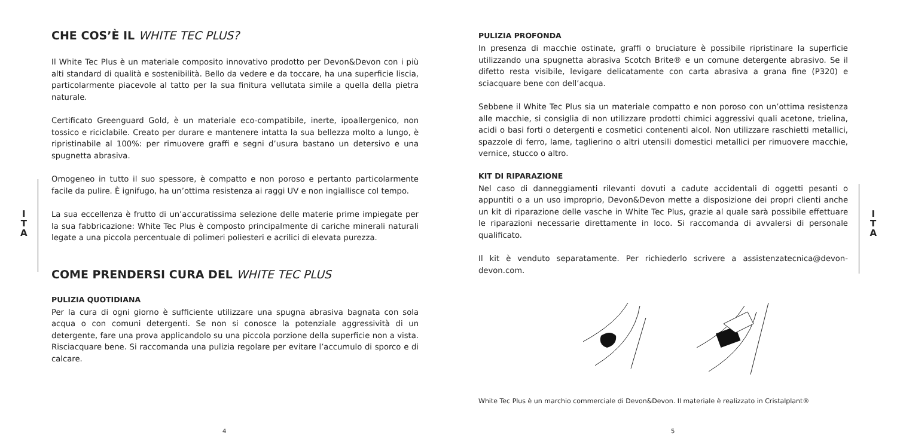I
T
A
CHE COS’È IL WHITE TEC PLUS?
Il White Tec Plus è un materiale composito innovativo prodotto per Devon&Devon con i più alti standard di qualità e sostenibilità. Bello da vedere e da toccare, ha una superficie liscia, particolarmente piacevole al tatto per la sua finitura vellutata simile a quella della pietra naturale.
Certificato Greenguard Gold, è un materiale eco-compatibile, inerte, ipoallergenico, non tossico e riciclabile. Creato per durare e mantenere intatta la sua bellezza molto a lungo, è ripristinabile al 100%: per rimuovere graffi e segni d’usura bastano un detersivo e una spugnetta abrasiva.
Omogeneo in tutto il suo spessore, è compatto e non poroso e pertanto particolarmente facile da pulire. È ignifugo, ha un’ottima resistenza ai raggi UV e non ingiallisce col tempo.
La sua eccellenza è frutto di un’accuratissima selezione delle materie prime impiegate per la sua fabbricazione: White Tec Plus è composto principalmente di cariche minerali naturali legate a una piccola percentuale di polimeri poliesteri e acrilici di elevata purezza.
COME PRENDERSI CURA DEL WHITE TEC PLUS
PULIZIA QUOTIDIANA
Per la cura di ogni giorno è sufficiente utilizzare una spugna abrasiva bagnata con sola acqua o con comuni detergenti. Se non si conosce la potenziale aggressività di un detergente, fare una prova applicandolo su una piccola porzione della superficie non a vista. Risciacquare bene. Si raccomanda una pulizia regolare per evitare l’accumulo di sporco e di calcare.
4
I
T
A
PULIZIA PROFONDA
In presenza di macchie ostinate, graffi o bruciature è possibile ripristinare la superficie utilizzando una spugnetta abrasiva Scotch Brite® e un comune detergente abrasivo. Se il difetto resta visibile, levigare delicatamente con carta abrasiva a grana fine (P320) e sciacquare bene con dell’acqua.
Sebbene il White Tec Plus sia un materiale compatto e non poroso con un’ottima resistenza alle macchie, si consiglia di non utilizzare prodotti chimici aggressivi quali acetone, trielina, acidi o basi forti o detergenti e cosmetici contenenti alcol. Non utilizzare raschietti metallici, spazzole di ferro, lame, taglierino o altri utensili domestici metallici per rimuovere macchie, vernice, stucco o altro.
KIT DI RIPARAZIONE
Nel caso di danneggiamenti rilevanti dovuti a cadute accidentali di oggetti pesanti o appuntiti o a un uso improprio, Devon&Devon mette a disposizione dei propri clienti anche un kit di riparazione delle vasche in White Tec Plus, grazie al quale sarà possibile effettuare le riparazioni necessarie direttamente in loco. Si raccomanda di avvalersi di personale qualificato.
Il kit è venduto separatamente. Per richiederlo scrivere a assistenzatecnica@devon-devon.com.
White Tec Plus è un marchio commerciale di Devon&Devon. Il materiale è realizzato in Cristalplant®
5